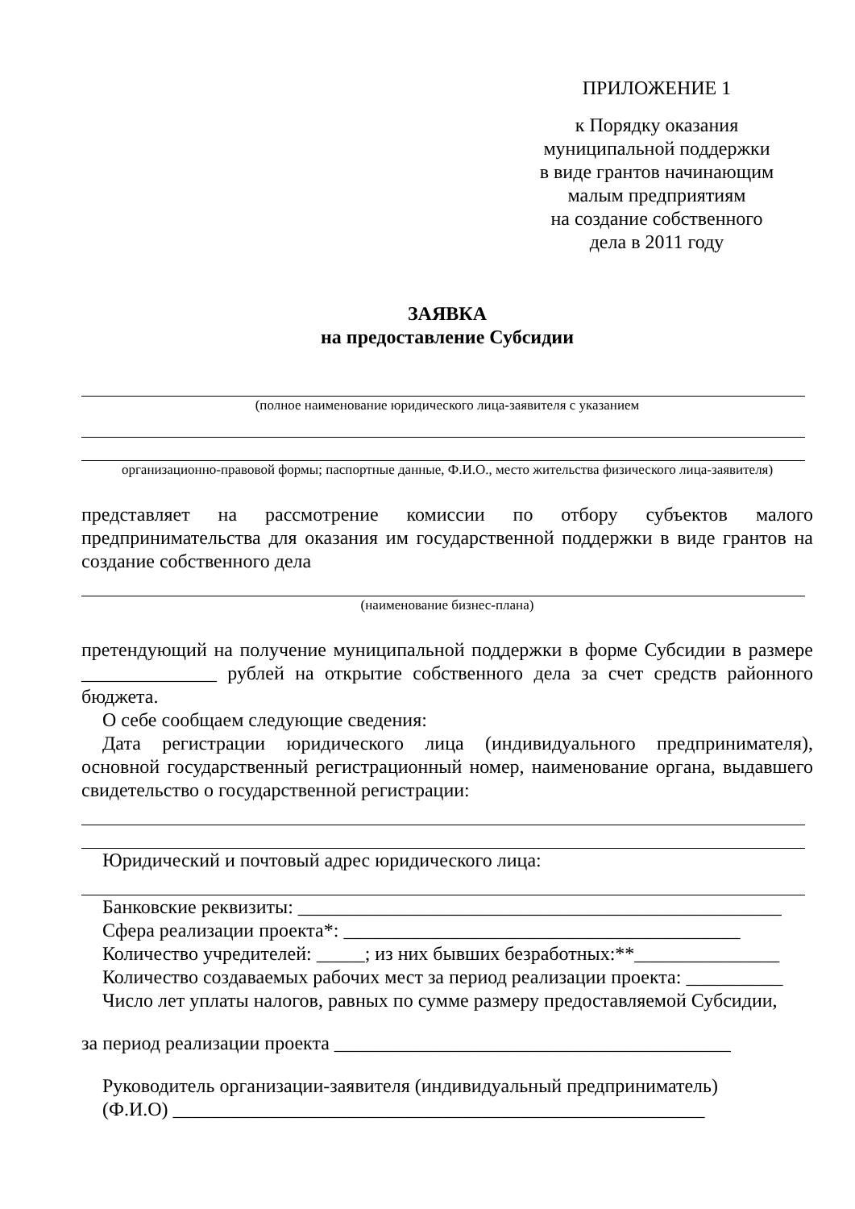ПРИЛОЖЕНИЕ 1
к Порядку оказания
муниципальной поддержки
в виде грантов начинающим
малым предприятиям
на создание собственного
дела в 2011 году
ЗАЯВКА
на предоставление Субсидии
(полное наименование юридического лица-заявителя с указанием
организационно-правовой формы; паспортные данные, Ф.И.О., место жительства физического лица-заявителя)
представляет на рассмотрение комиссии по отбору субъектов малого предпринимательства для оказания им государственной поддержки в виде грантов на создание собственного дела
(наименование бизнес-плана)
претендующий на получение муниципальной поддержки в форме Субсидии в размере ______________ рублей на открытие собственного дела за счет средств районного бюджета.
О себе сообщаем следующие сведения:
Дата регистрации юридического лица (индивидуального предпринимателя), основной государственный регистрационный номер, наименование органа, выдавшего свидетельство о государственной регистрации:
Юридический и почтовый адрес юридического лица:
Банковские реквизиты: __________________________________________________
Сфера реализации проекта*: _________________________________________
Количество учредителей: _____; из них бывших безработных:**_______________
Количество создаваемых рабочих мест за период реализации проекта: __________
Число лет уплаты налогов, равных по сумме размеру предоставляемой Субсидии,
за период реализации проекта _________________________________________
Руководитель организации-заявителя (индивидуальный предприниматель)
(Ф.И.О) _______________________________________________________